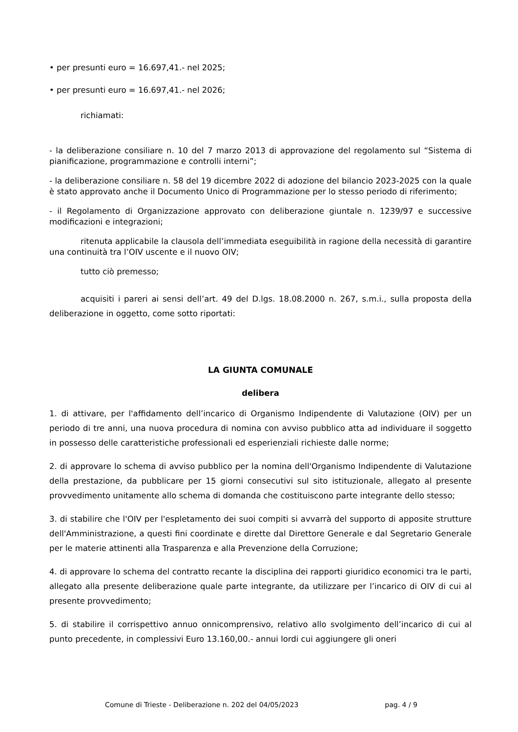• per presunti euro = 16.697,41.- nel 2025;
• per presunti euro = 16.697,41.- nel 2026;
richiamati:
- la deliberazione consiliare n. 10 del 7 marzo 2013 di approvazione del regolamento sul “Sistema di pianificazione, programmazione e controlli interni”;
- la deliberazione consiliare n. 58 del 19 dicembre 2022 di adozione del bilancio 2023-2025 con la quale è stato approvato anche il Documento Unico di Programmazione per lo stesso periodo di riferimento;
- il Regolamento di Organizzazione approvato con deliberazione giuntale n. 1239/97 e successive modificazioni e integrazioni;
ritenuta applicabile la clausola dell’immediata eseguibilità in ragione della necessità di garantire una continuità tra l’OIV uscente e il nuovo OIV;
tutto ciò premesso;
acquisiti i pareri ai sensi dell’art. 49 del D.lgs. 18.08.2000 n. 267, s.m.i., sulla proposta della deliberazione in oggetto, come sotto riportati:
LA GIUNTA COMUNALE
delibera
1. di attivare, per l'affidamento dell’incarico di Organismo Indipendente di Valutazione (OIV) per un periodo di tre anni, una nuova procedura di nomina con avviso pubblico atta ad individuare il soggetto in possesso delle caratteristiche professionali ed esperienziali richieste dalle norme;
2. di approvare lo schema di avviso pubblico per la nomina dell'Organismo Indipendente di Valutazione della prestazione, da pubblicare per 15 giorni consecutivi sul sito istituzionale, allegato al presente provvedimento unitamente allo schema di domanda che costituiscono parte integrante dello stesso;
3. di stabilire che l'OIV per l'espletamento dei suoi compiti si avvarrà del supporto di apposite strutture dell'Amministrazione, a questi fini coordinate e dirette dal Direttore Generale e dal Segretario Generale per le materie attinenti alla Trasparenza e alla Prevenzione della Corruzione;
4. di approvare lo schema del contratto recante la disciplina dei rapporti giuridico economici tra le parti, allegato alla presente deliberazione quale parte integrante, da utilizzare per l’incarico di OIV di cui al presente provvedimento;
5. di stabilire il corrispettivo annuo onnicomprensivo, relativo allo svolgimento dell’incarico di cui al punto precedente, in complessivi Euro 13.160,00.- annui lordi cui aggiungere gli oneri
Comune di Trieste - Deliberazione n. 202 del 04/05/2023 pag. 4 / 9